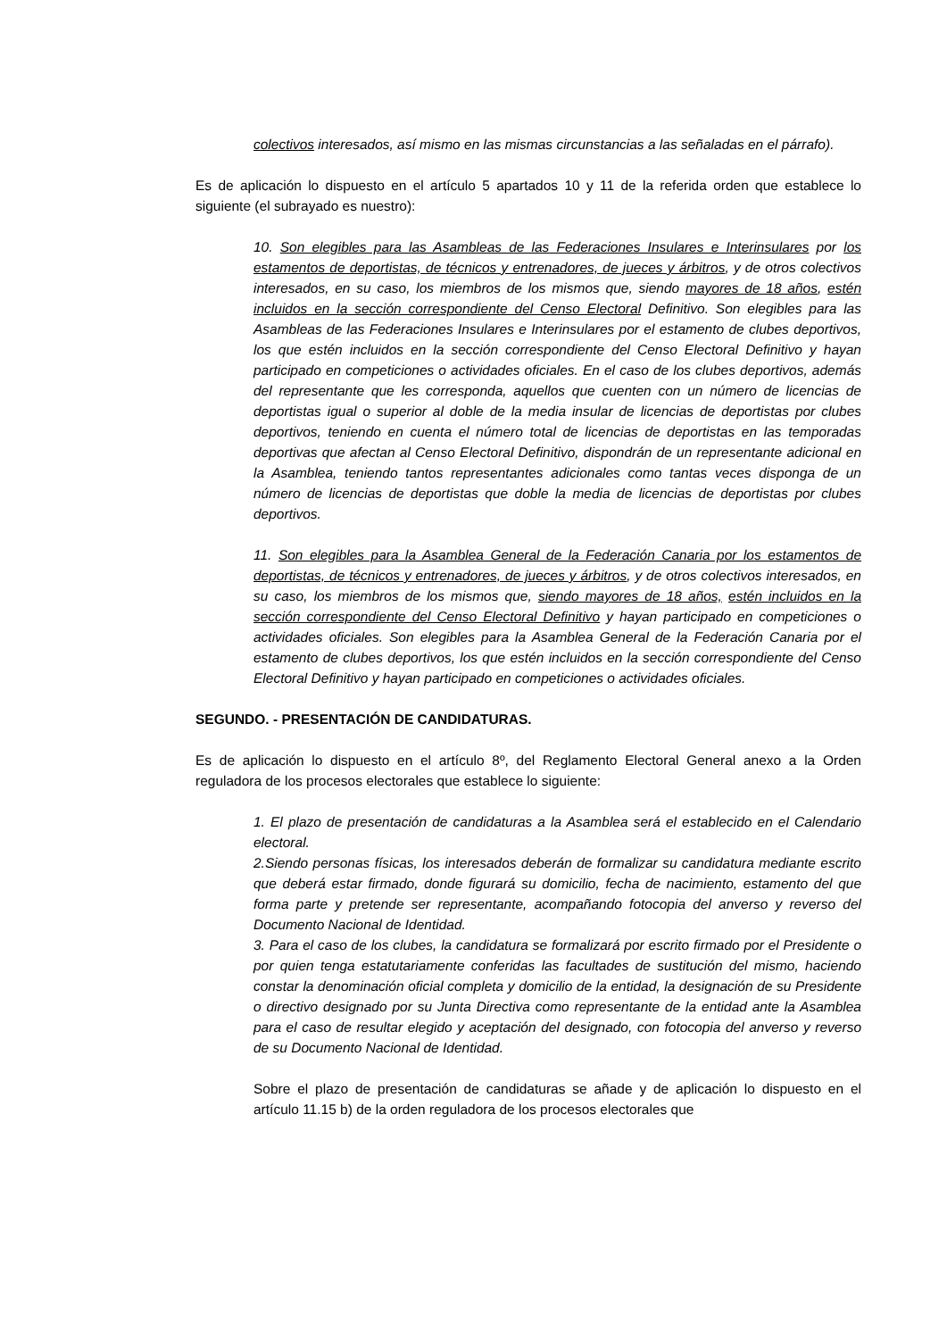colectivos interesados, así mismo en las mismas circunstancias a las señaladas en el párrafo).
Es de aplicación lo dispuesto en el artículo 5 apartados 10 y 11 de la referida orden que establece lo siguiente (el subrayado es nuestro):
10. Son elegibles para las Asambleas de las Federaciones Insulares e Interinsulares por los estamentos de deportistas, de técnicos y entrenadores, de jueces y árbitros, y de otros colectivos interesados, en su caso, los miembros de los mismos que, siendo mayores de 18 años, estén incluidos en la sección correspondiente del Censo Electoral Definitivo. Son elegibles para las Asambleas de las Federaciones Insulares e Interinsulares por el estamento de clubes deportivos, los que estén incluidos en la sección correspondiente del Censo Electoral Definitivo y hayan participado en competiciones o actividades oficiales. En el caso de los clubes deportivos, además del representante que les corresponda, aquellos que cuenten con un número de licencias de deportistas igual o superior al doble de la media insular de licencias de deportistas por clubes deportivos, teniendo en cuenta el número total de licencias de deportistas en las temporadas deportivas que afectan al Censo Electoral Definitivo, dispondrán de un representante adicional en la Asamblea, teniendo tantos representantes adicionales como tantas veces disponga de un número de licencias de deportistas que doble la media de licencias de deportistas por clubes deportivos.
11. Son elegibles para la Asamblea General de la Federación Canaria por los estamentos de deportistas, de técnicos y entrenadores, de jueces y árbitros, y de otros colectivos interesados, en su caso, los miembros de los mismos que, siendo mayores de 18 años, estén incluidos en la sección correspondiente del Censo Electoral Definitivo y hayan participado en competiciones o actividades oficiales. Son elegibles para la Asamblea General de la Federación Canaria por el estamento de clubes deportivos, los que estén incluidos en la sección correspondiente del Censo Electoral Definitivo y hayan participado en competiciones o actividades oficiales.
SEGUNDO. - PRESENTACIÓN DE CANDIDATURAS.
Es de aplicación lo dispuesto en el artículo 8º, del Reglamento Electoral General anexo a la Orden reguladora de los procesos electorales que establece lo siguiente:
1. El plazo de presentación de candidaturas a la Asamblea será el establecido en el Calendario electoral.
2.Siendo personas físicas, los interesados deberán de formalizar su candidatura mediante escrito que deberá estar firmado, donde figurará su domicilio, fecha de nacimiento, estamento del que forma parte y pretende ser representante, acompañando fotocopia del anverso y reverso del Documento Nacional de Identidad.
3. Para el caso de los clubes, la candidatura se formalizará por escrito firmado por el Presidente o por quien tenga estatutariamente conferidas las facultades de sustitución del mismo, haciendo constar la denominación oficial completa y domicilio de la entidad, la designación de su Presidente o directivo designado por su Junta Directiva como representante de la entidad ante la Asamblea para el caso de resultar elegido y aceptación del designado, con fotocopia del anverso y reverso de su Documento Nacional de Identidad.
Sobre el plazo de presentación de candidaturas se añade y de aplicación lo dispuesto en el artículo 11.15 b) de la orden reguladora de los procesos electorales que